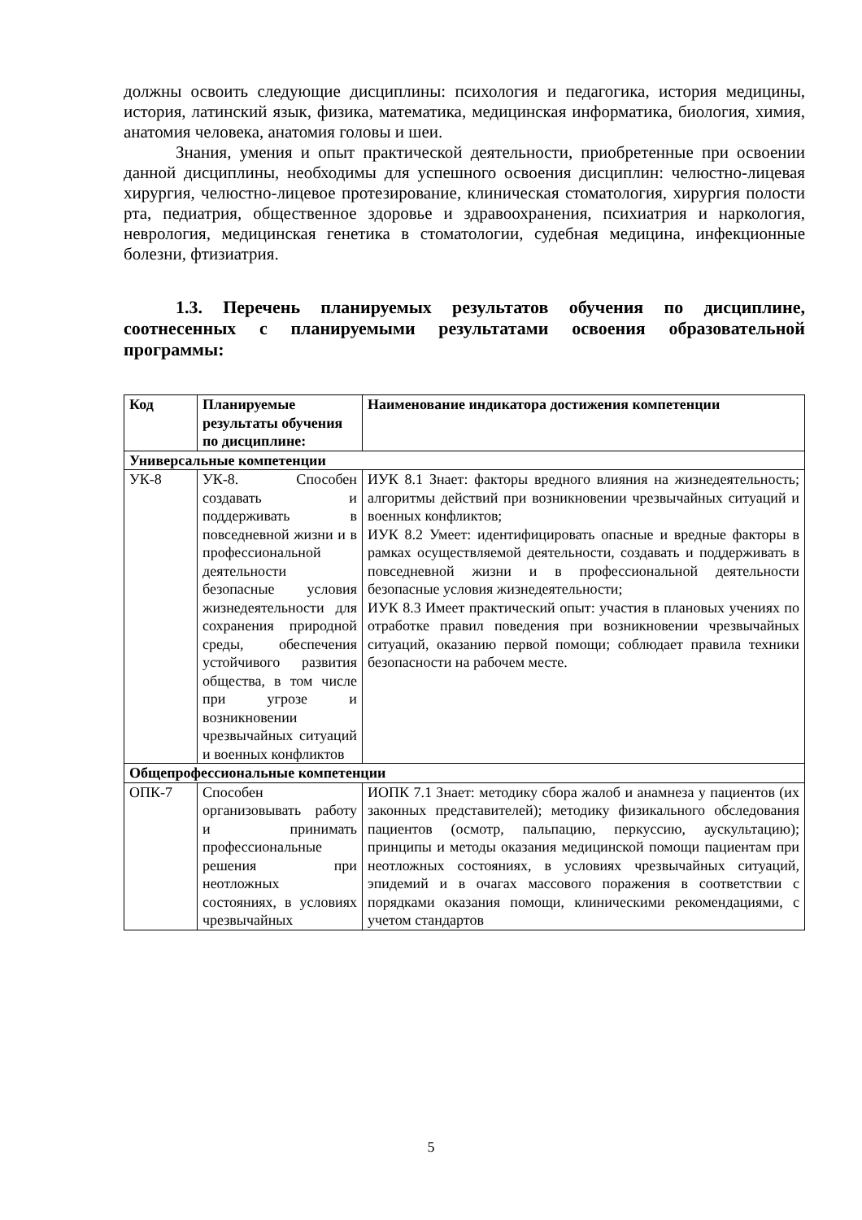должны освоить следующие дисциплины: психология и педагогика, история медицины, история, латинский язык, физика, математика, медицинская информатика, биология, химия, анатомия человека, анатомия головы и шеи.
Знания, умения и опыт практической деятельности, приобретенные при освоении данной дисциплины, необходимы для успешного освоения дисциплин: челюстно-лицевая хирургия, челюстно-лицевое протезирование, клиническая стоматология, хирургия полости рта, педиатрия, общественное здоровье и здравоохранения, психиатрия и наркология, неврология, медицинская генетика в стоматологии, судебная медицина, инфекционные болезни, фтизиатрия.
1.3. Перечень планируемых результатов обучения по дисциплине, соотнесенных с планируемыми результатами освоения образовательной программы:
| Код | Планируемые результаты обучения по дисциплине: | Наименование индикатора достижения компетенции |
| --- | --- | --- |
| Универсальные компетенции | | |
| УК-8 | УК-8. Способен создавать и поддерживать в повседневной жизни и в профессиональной деятельности безопасные условия жизнедеятельности для сохранения природной среды, обеспечения устойчивого развития общества, в том числе при угрозе и возникновении чрезвычайных ситуаций и военных конфликтов | ИУК 8.1 Знает: факторы вредного влияния на жизнедеятельность; алгоритмы действий при возникновении чрезвычайных ситуаций и военных конфликтов; ИУК 8.2 Умеет: идентифицировать опасные и вредные факторы в рамках осуществляемой деятельности, создавать и поддерживать в повседневной жизни и в профессиональной деятельности безопасные условия жизнедеятельности; ИУК 8.3 Имеет практический опыт: участия в плановых учениях по отработке правил поведения при возникновении чрезвычайных ситуаций, оказанию первой помощи; соблюдает правила техники безопасности на рабочем месте. |
| Общепрофессиональные компетенции | | |
| ОПК-7 | Способен организовывать работу и принимать профессиональные решения при неотложных состояниях, в условиях чрезвычайных | ИОПК 7.1 Знает: методику сбора жалоб и анамнеза у пациентов (их законных представителей); методику физикального обследования пациентов (осмотр, пальпацию, перкуссию, аускультацию); принципы и методы оказания медицинской помощи пациентам при неотложных состояниях, в условиях чрезвычайных ситуаций, эпидемий и в очагах массового поражения в соответствии с порядками оказания помощи, клиническими рекомендациями, с учетом стандартов |
5